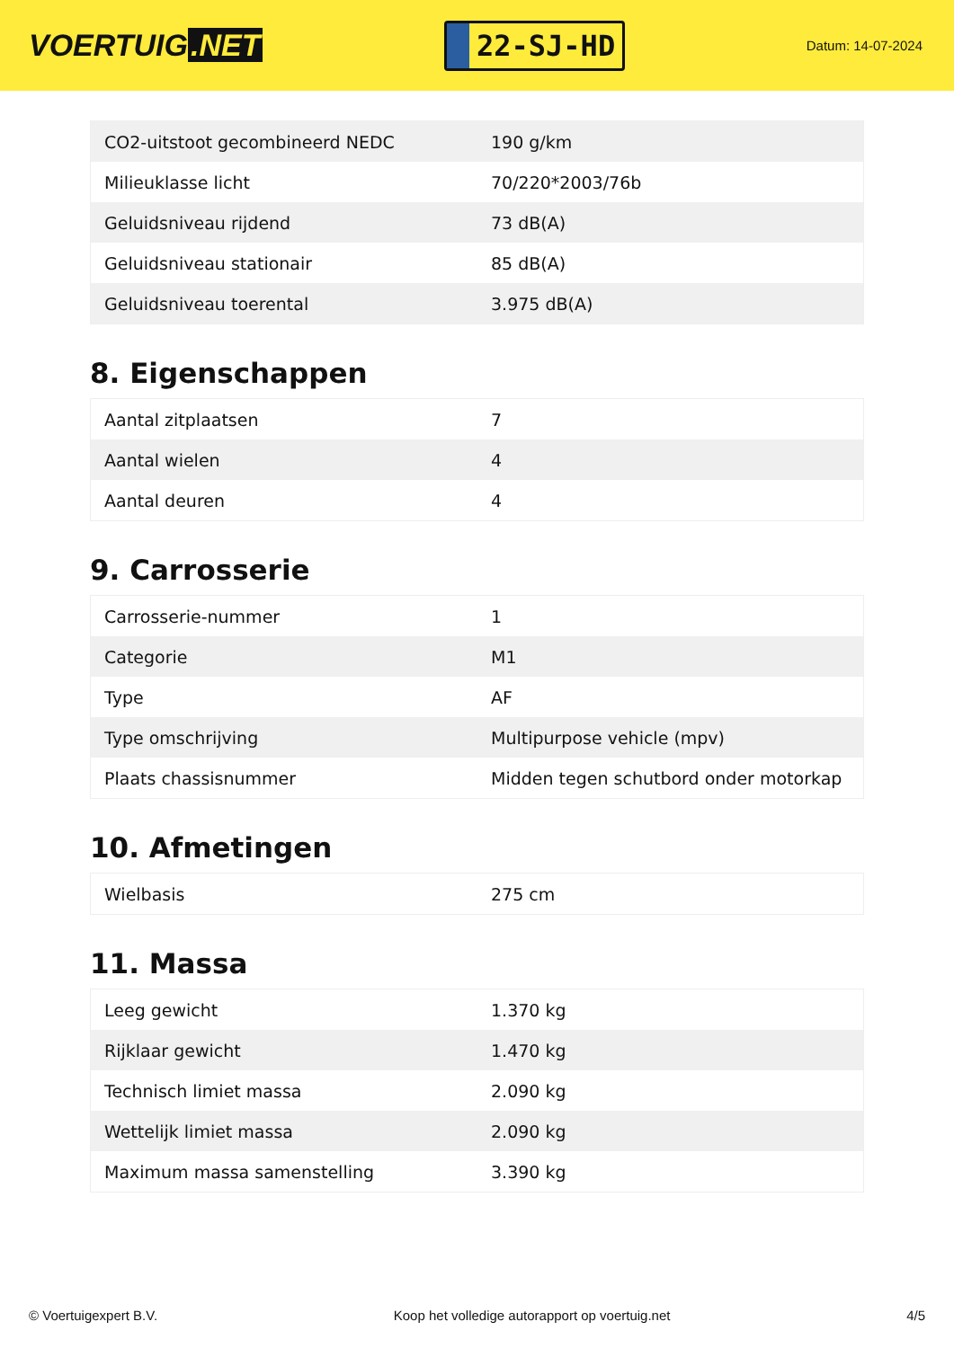VOERTUIG.NET
22-SJ-HD
Datum: 14-07-2024
| CO2-uitstoot gecombineerd NEDC | 190 g/km |
| Milieuklasse licht | 70/220*2003/76b |
| Geluidsniveau rijdend | 73 dB(A) |
| Geluidsniveau stationair | 85 dB(A) |
| Geluidsniveau toerental | 3.975 dB(A) |
8. Eigenschappen
| Aantal zitplaatsen | 7 |
| Aantal wielen | 4 |
| Aantal deuren | 4 |
9. Carrosserie
| Carrosserie-nummer | 1 |
| Categorie | M1 |
| Type | AF |
| Type omschrijving | Multipurpose vehicle (mpv) |
| Plaats chassisnummer | Midden tegen schutbord onder motorkap |
10. Afmetingen
| Wielbasis | 275 cm |
11. Massa
| Leeg gewicht | 1.370 kg |
| Rijklaar gewicht | 1.470 kg |
| Technisch limiet massa | 2.090 kg |
| Wettelijk limiet massa | 2.090 kg |
| Maximum massa samenstelling | 3.390 kg |
© Voertuigexpert B.V. Koop het volledige autorapport op voertuig.net 4/5